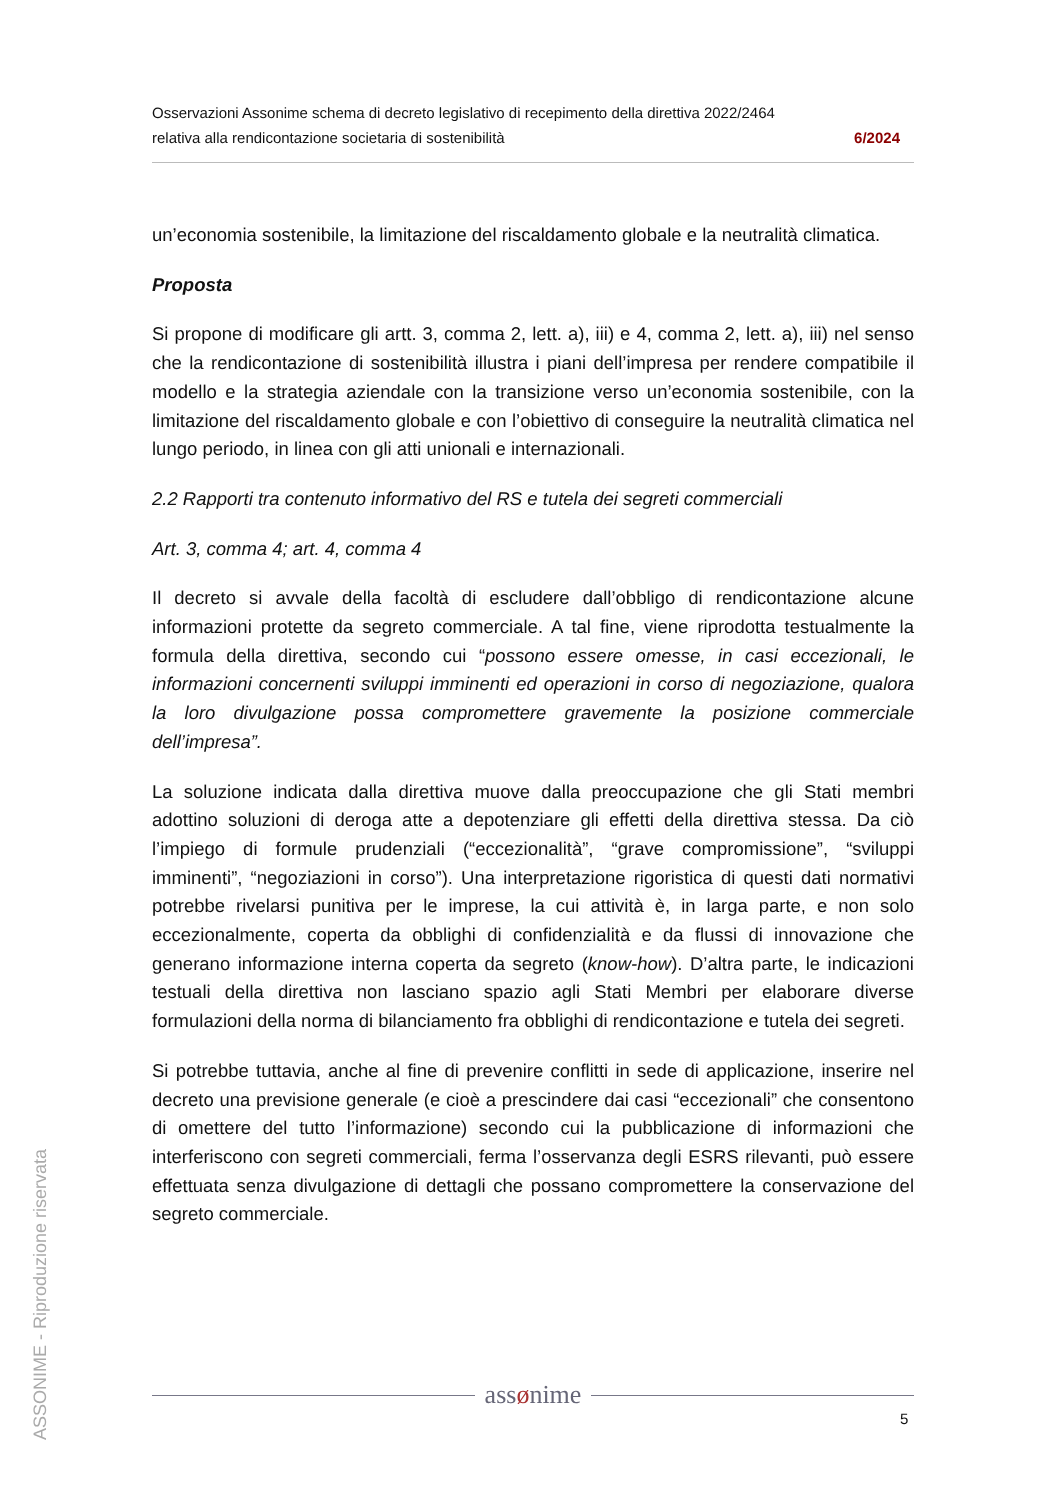ASSONIME - Riproduzione riservata
Osservazioni Assonime schema di decreto legislativo di recepimento della direttiva 2022/2464
relativa alla rendicontazione societaria di sostenibilità 6/2024
un’economia sostenibile, la limitazione del riscaldamento globale e la neutralità climatica.
Proposta
Si propone di modificare gli artt. 3, comma 2, lett. a), iii) e 4, comma 2, lett. a), iii) nel senso che la rendicontazione di sostenibilità illustra i piani dell’impresa per rendere compatibile il modello e la strategia aziendale con la transizione verso un’economia sostenibile, con la limitazione del riscaldamento globale e con l’obiettivo di conseguire la neutralità climatica nel lungo periodo, in linea con gli atti unionali e internazionali.
2.2 Rapporti tra contenuto informativo del RS e tutela dei segreti commerciali
Art. 3, comma 4; art. 4, comma 4
Il decreto si avvale della facoltà di escludere dall’obbligo di rendicontazione alcune informazioni protette da segreto commerciale. A tal fine, viene riprodotta testualmente la formula della direttiva, secondo cui “possono essere omesse, in casi eccezionali, le informazioni concernenti sviluppi imminenti ed operazioni in corso di negoziazione, qualora la loro divulgazione possa compromettere gravemente la posizione commerciale dell’impresa”.
La soluzione indicata dalla direttiva muove dalla preoccupazione che gli Stati membri adottino soluzioni di deroga atte a depotenziare gli effetti della direttiva stessa. Da ciò l’impiego di formule prudenziali (“eccezionalità”, “grave compromissione”, “sviluppi imminenti”, “negoziazioni in corso”). Una interpretazione rigoristica di questi dati normativi potrebbe rivelarsi punitiva per le imprese, la cui attività è, in larga parte, e non solo eccezionalmente, coperta da obblighi di confidenzialità e da flussi di innovazione che generano informazione interna coperta da segreto (know-how). D’altra parte, le indicazioni testuali della direttiva non lasciano spazio agli Stati Membri per elaborare diverse formulazioni della norma di bilanciamento fra obblighi di rendicontazione e tutela dei segreti.
Si potrebbe tuttavia, anche al fine di prevenire conflitti in sede di applicazione, inserire nel decreto una previsione generale (e cioè a prescindere dai casi “eccezionali” che consentono di omettere del tutto l’informazione) secondo cui la pubblicazione di informazioni che interferiscono con segreti commerciali, ferma l’osservanza degli ESRS rilevanti, può essere effettuata senza divulgazione di dettagli che possano compromettere la conservazione del segreto commerciale.
assønime
5